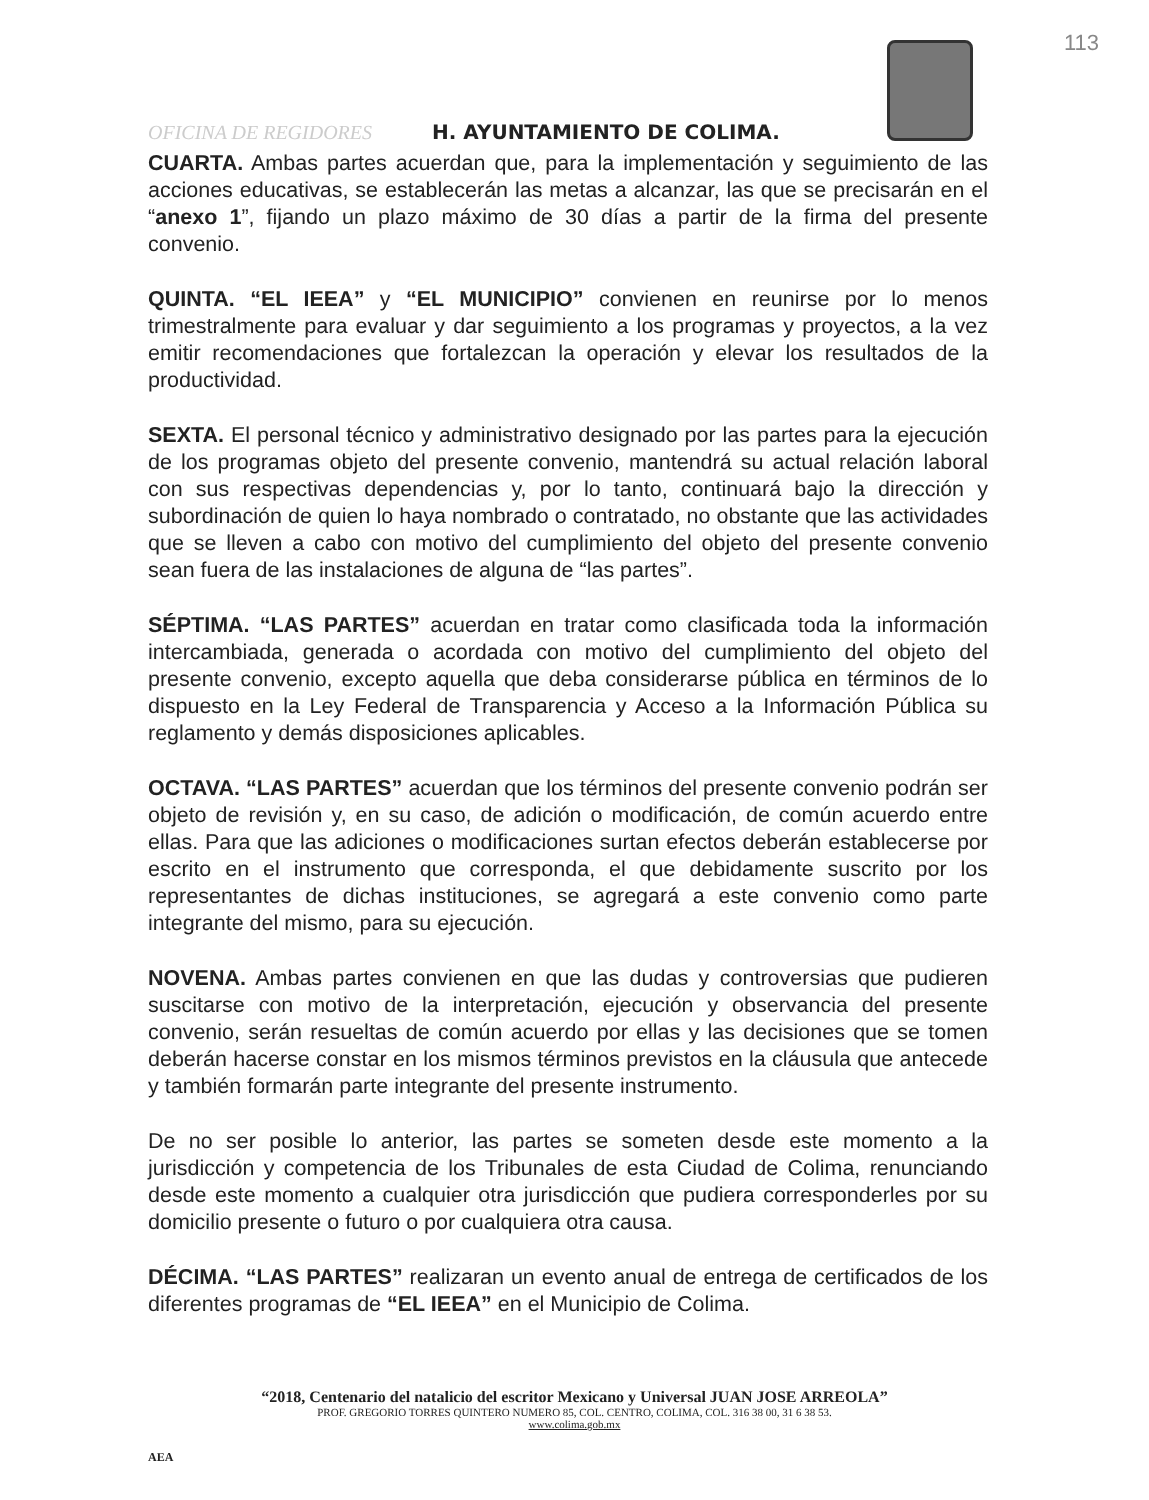113
OFICINA DE REGIDORES H. AYUNTAMIENTO DE COLIMA.
CUARTA. Ambas partes acuerdan que, para la implementación y seguimiento de las acciones educativas, se establecerán las metas a alcanzar, las que se precisarán en el “anexo 1”, fijando un plazo máximo de 30 días a partir de la firma del presente convenio.
QUINTA. “EL IEEA” y “EL MUNICIPIO” convienen en reunirse por lo menos trimestralmente para evaluar y dar seguimiento a los programas y proyectos, a la vez emitir recomendaciones que fortalezcan la operación y elevar los resultados de la productividad.
SEXTA. El personal técnico y administrativo designado por las partes para la ejecución de los programas objeto del presente convenio, mantendrá su actual relación laboral con sus respectivas dependencias y, por lo tanto, continuará bajo la dirección y subordinación de quien lo haya nombrado o contratado, no obstante que las actividades que se lleven a cabo con motivo del cumplimiento del objeto del presente convenio sean fuera de las instalaciones de alguna de “las partes”.
SÉPTIMA. “LAS PARTES” acuerdan en tratar como clasificada toda la información intercambiada, generada o acordada con motivo del cumplimiento del objeto del presente convenio, excepto aquella que deba considerarse pública en términos de lo dispuesto en la Ley Federal de Transparencia y Acceso a la Información Pública su reglamento y demás disposiciones aplicables.
OCTAVA. “LAS PARTES” acuerdan que los términos del presente convenio podrán ser objeto de revisión y, en su caso, de adición o modificación, de común acuerdo entre ellas. Para que las adiciones o modificaciones surtan efectos deberán establecerse por escrito en el instrumento que corresponda, el que debidamente suscrito por los representantes de dichas instituciones, se agregará a este convenio como parte integrante del mismo, para su ejecución.
NOVENA. Ambas partes convienen en que las dudas y controversias que pudieren suscitarse con motivo de la interpretación, ejecución y observancia del presente convenio, serán resueltas de común acuerdo por ellas y las decisiones que se tomen deberán hacerse constar en los mismos términos previstos en la cláusula que antecede y también formarán parte integrante del presente instrumento.
De no ser posible lo anterior, las partes se someten desde este momento a la jurisdicción y competencia de los Tribunales de esta Ciudad de Colima, renunciando desde este momento a cualquier otra jurisdicción que pudiera corresponderles por su domicilio presente o futuro o por cualquiera otra causa.
DÉCIMA. “LAS PARTES” realizaran un evento anual de entrega de certificados de los diferentes programas de “EL IEEA” en el Municipio de Colima.
“2018, Centenario del natalicio del escritor Mexicano y Universal JUAN JOSE ARREOLA”
PROF. GREGORIO TORRES QUINTERO NUMERO 85, COL. CENTRO, COLIMA, COL. 316 38 00, 31 6 38 53.
www.colima.gob.mx
AEA